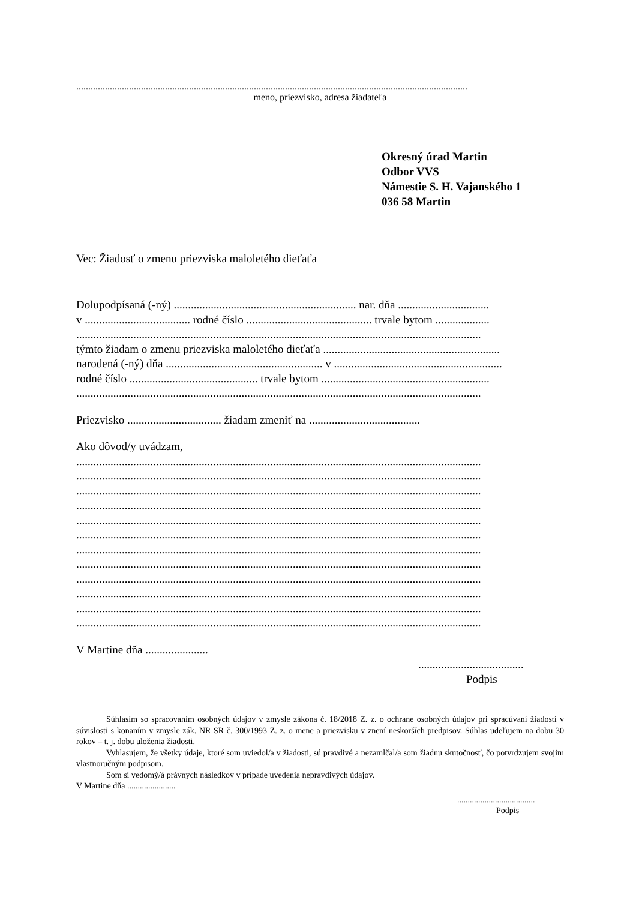...................................................................................................................................................................
meno, priezvisko, adresa žiadateľa
Okresný úrad Martin
Odbor VVS
Námestie S. H. Vajanského 1
036 58 Martin
Vec: Žiadosť o zmenu priezviska maloletého dieťaťa
Dolupodpísaná (-ný) ................................................................ nar. dňa ................................
v ..................................... rodné číslo ............................................ trvale bytom ...................
..............................................................................................................................................
týmto žiadam o zmenu priezviska maloletého dieťaťa ..............................................................
narodená (-ný) dňa ....................................................... v ...........................................................
rodné číslo ............................................. trvale bytom ...........................................................
..............................................................................................................................................
Priezvisko ................................. žiadam zmeniť na .......................................
Ako dôvod/y uvádzam,
..............................................................................................................................................
..............................................................................................................................................
..............................................................................................................................................
..............................................................................................................................................
..............................................................................................................................................
..............................................................................................................................................
..............................................................................................................................................
..............................................................................................................................................
..............................................................................................................................................
..............................................................................................................................................
..............................................................................................................................................
..............................................................................................................................................
V Martine dňa ......................
.....................................
Podpis
Súhlasím so spracovaním osobných údajov v zmysle zákona č. 18/2018 Z. z. o ochrane osobných údajov pri spracúvaní žiadostí v súvislosti s konaním v zmysle zák. NR SR č. 300/1993 Z. z. o mene a priezvisku v znení neskorších predpisov. Súhlas udeľujem na dobu 30 rokov – t. j. dobu uloženia žiadosti.
Vyhlasujem, že všetky údaje, ktoré som uviedol/a v žiadosti, sú pravdivé a nezamlčal/a som žiadnu skutočnosť, čo potvrdzujem svojim vlastnoručným podpisom.
Som si vedomý/á právnych následkov v prípade uvedenia nepravdivých údajov.
V Martine dňa .......................
.....................................
Podpis